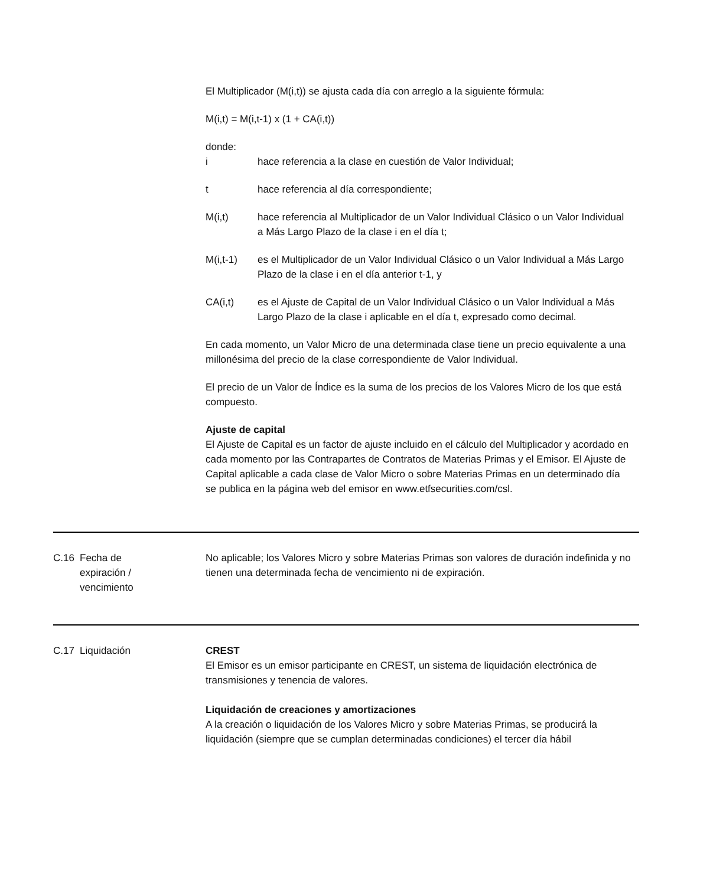El Multiplicador (M(i,t)) se ajusta cada día con arreglo a la siguiente fórmula:
M(i,t) = M(i,t-1) x (1 + CA(i,t))
donde:
i hace referencia a la clase en cuestión de Valor Individual;
t hace referencia al día correspondiente;
M(i,t) hace referencia al Multiplicador de un Valor Individual Clásico o un Valor Individual a Más Largo Plazo de la clase i en el día t;
M(i,t-1) es el Multiplicador de un Valor Individual Clásico o un Valor Individual a Más Largo Plazo de la clase i en el día anterior t-1, y
CA(i,t) es el Ajuste de Capital de un Valor Individual Clásico o un Valor Individual a Más Largo Plazo de la clase i aplicable en el día t, expresado como decimal.
En cada momento, un Valor Micro de una determinada clase tiene un precio equivalente a una millonésima del precio de la clase correspondiente de Valor Individual.
El precio de un Valor de Índice es la suma de los precios de los Valores Micro de los que está compuesto.
Ajuste de capital
El Ajuste de Capital es un factor de ajuste incluido en el cálculo del Multiplicador y acordado en cada momento por las Contrapartes de Contratos de Materias Primas y el Emisor. El Ajuste de Capital aplicable a cada clase de Valor Micro o sobre Materias Primas en un determinado día se publica en la página web del emisor en www.etfsecurities.com/csl.
| C.16 | Fecha de expiración / vencimiento | No aplicable; los Valores Micro y sobre Materias Primas son valores de duración indefinida y no tienen una determinada fecha de vencimiento ni de expiración. |
| C.17 | Liquidación | CREST El Emisor es un emisor participante en CREST, un sistema de liquidación electrónica de transmisiones y tenencia de valores. Liquidación de creaciones y amortizaciones A la creación o liquidación de los Valores Micro y sobre Materias Primas, se producirá la liquidación (siempre que se cumplan determinadas condiciones) el tercer día hábil |